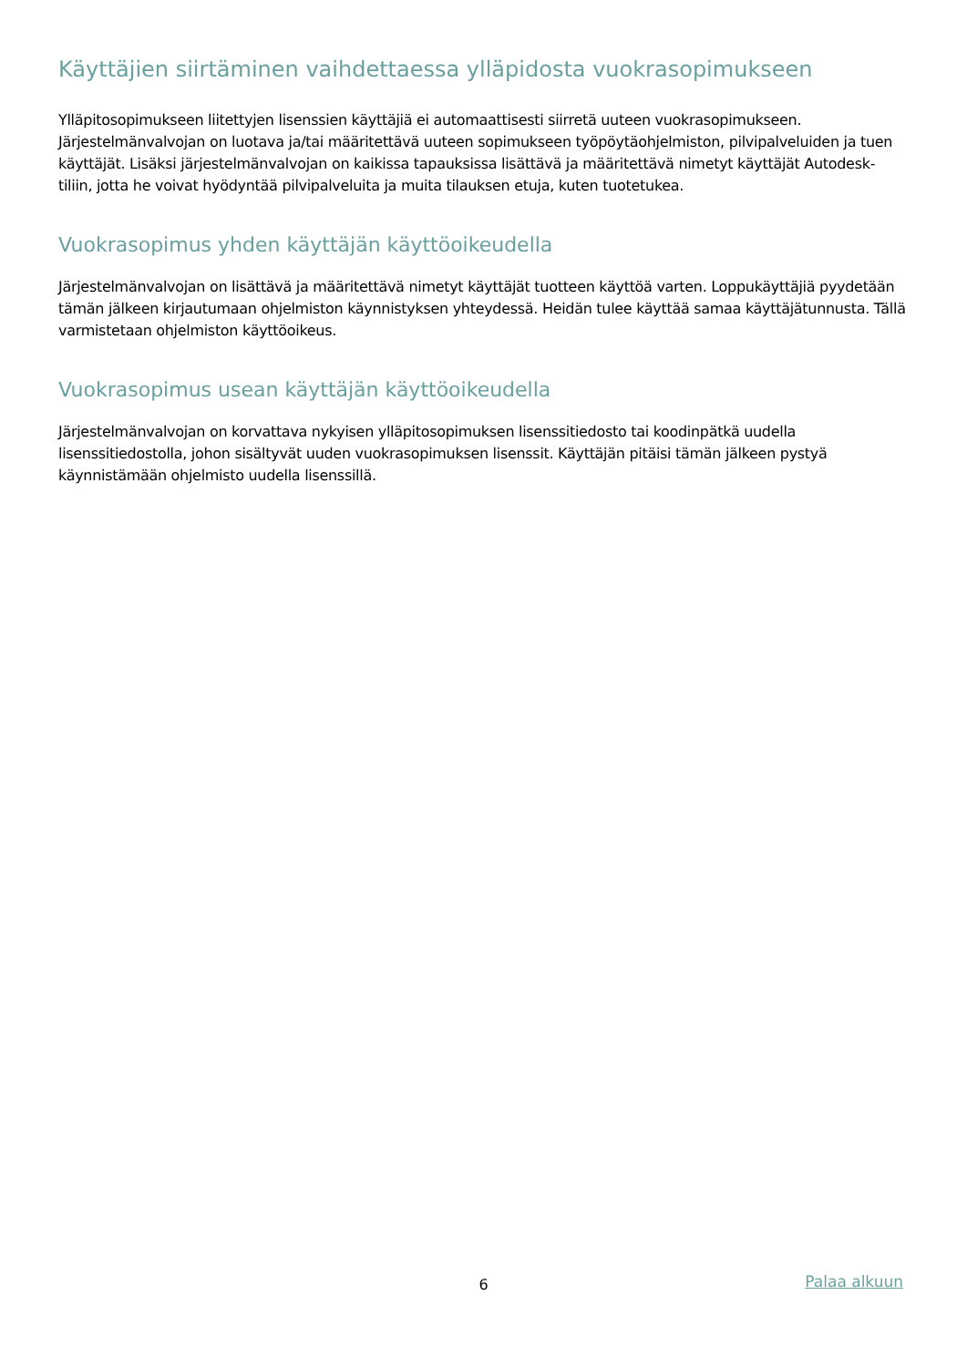Käyttäjien siirtäminen vaihdettaessa ylläpidosta vuokrasopimukseen
Ylläpitosopimukseen liitettyjen lisenssien käyttäjiä ei automaattisesti siirretä uuteen vuokrasopimukseen. Järjestelmänvalvojan on luotava ja/tai määritettävä uuteen sopimukseen työpöytäohjelmiston, pilvipalveluiden ja tuen käyttäjät. Lisäksi järjestelmänvalvojan on kaikissa tapauksissa lisättävä ja määritettävä nimetyt käyttäjät Autodesk-tiliin, jotta he voivat hyödyntää pilvipalveluita ja muita tilauksen etuja, kuten tuotetukea.
Vuokrasopimus yhden käyttäjän käyttöoikeudella
Järjestelmänvalvojan on lisättävä ja määritettävä nimetyt käyttäjät tuotteen käyttöä varten. Loppukäyttäjiä pyydetään tämän jälkeen kirjautumaan ohjelmiston käynnistyksen yhteydessä. Heidän tulee käyttää samaa käyttäjätunnusta. Tällä varmistetaan ohjelmiston käyttöoikeus.
Vuokrasopimus usean käyttäjän käyttöoikeudella
Järjestelmänvalvojan on korvattava nykyisen ylläpitosopimuksen lisenssitiedosto tai koodinpätkä uudella lisenssitiedostolla, johon sisältyvät uuden vuokrasopimuksen lisenssit. Käyttäjän pitäisi tämän jälkeen pystyä käynnistämään ohjelmisto uudella lisenssillä.
6
Palaa alkuun